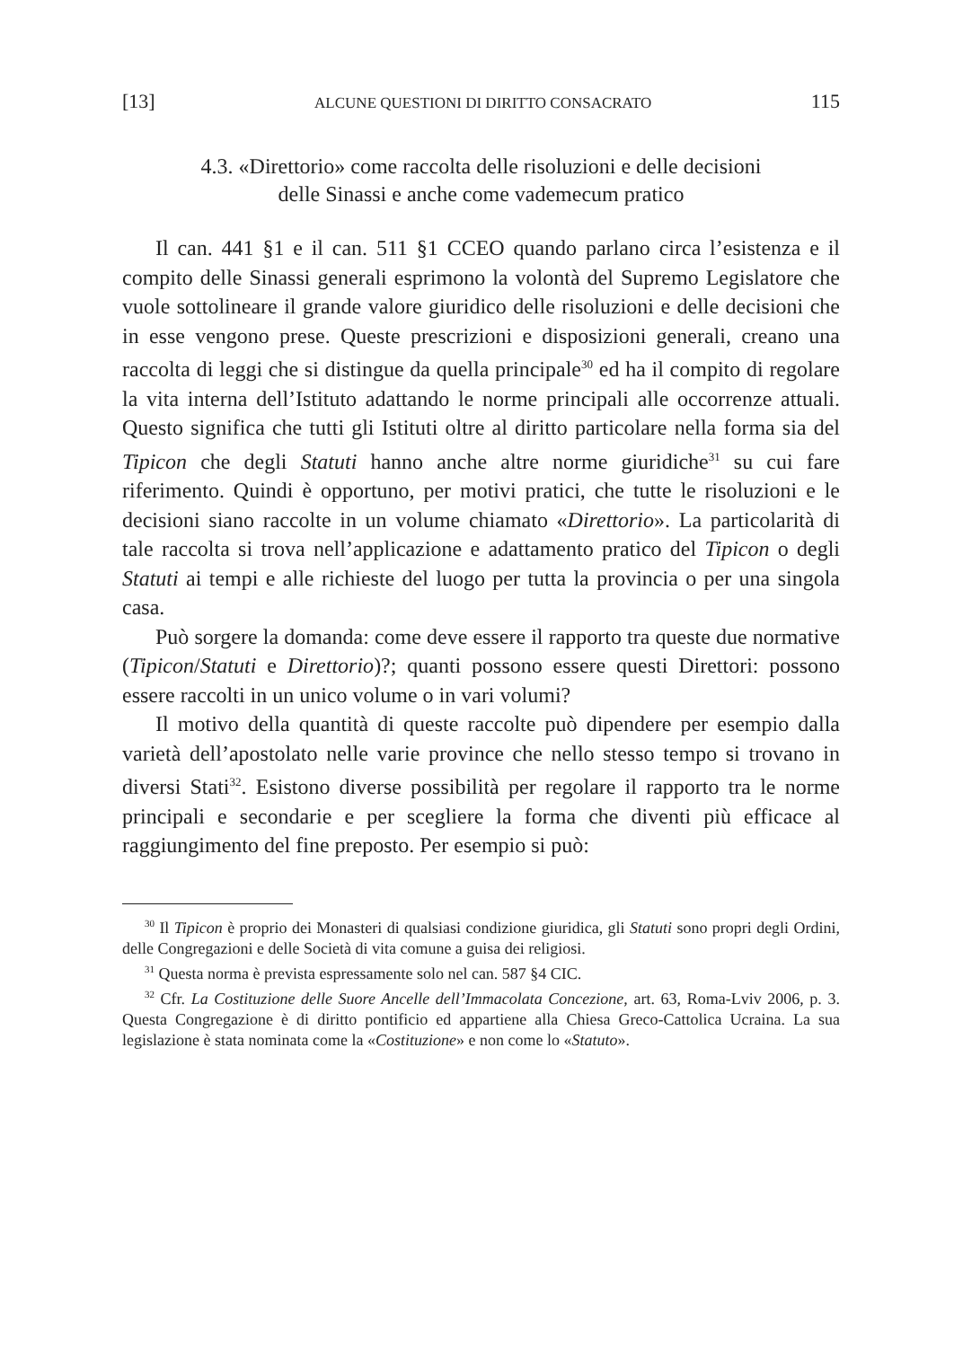[13] ALCUNE QUESTIONI DI DIRITTO CONSACRATO 115
4.3. «Direttorio» come raccolta delle risoluzioni e delle decisioni
delle Sinassi e anche come vademecum pratico
Il can. 441 §1 e il can. 511 §1 CCEO quando parlano circa l’esistenza e il compito delle Sinassi generali esprimono la volontà del Supremo Legislatore che vuole sottolineare il grande valore giuridico delle risoluzioni e delle decisioni che in esse vengono prese. Queste prescrizioni e disposizioni generali, creano una raccolta di leggi che si distingue da quella principale<sup>30</sup> ed ha il compito di regolare la vita interna dell’Istituto adattando le norme principali alle occorrenze attuali. Questo significa che tutti gli Istituti oltre al diritto particolare nella forma sia del Tipicon che degli Statuti hanno anche altre norme giuridiche<sup>31</sup> su cui fare riferimento. Quindi è opportuno, per motivi pratici, che tutte le risoluzioni e le decisioni siano raccolte in un volume chiamato «Direttorio». La particolarità di tale raccolta si trova nell’applicazione e adattamento pratico del Tipicon o degli Statuti ai tempi e alle richieste del luogo per tutta la provincia o per una singola casa.
Può sorgere la domanda: come deve essere il rapporto tra queste due normative (Tipicon/Statuti e Direttorio)?; quanti possono essere questi Direttori: possono essere raccolti in un unico volume o in vari volumi?
Il motivo della quantità di queste raccolte può dipendere per esempio dalla varietà dell’apostolato nelle varie province che nello stesso tempo si trovano in diversi Stati<sup>32</sup>. Esistono diverse possibilità per regolare il rapporto tra le norme principali e secondarie e per scegliere la forma che diventi più efficace al raggiungimento del fine preposto. Per esempio si può:
<sup>30</sup> Il Tipicon è proprio dei Monasteri di qualsiasi condizione giuridica, gli Statuti sono propri degli Ordini, delle Congregazioni e delle Società di vita comune a guisa dei religiosi.
<sup>31</sup> Questa norma è prevista espressamente solo nel can. 587 §4 CIC.
<sup>32</sup> Cfr. La Costituzione delle Suore Ancelle dell’Immacolata Concezione, art. 63, Roma-Lviv 2006, p. 3. Questa Congregazione è di diritto pontificio ed appartiene alla Chiesa Greco-Cattolica Ucraina. La sua legislazione è stata nominata come la «Costituzione» e non come lo «Statuto».